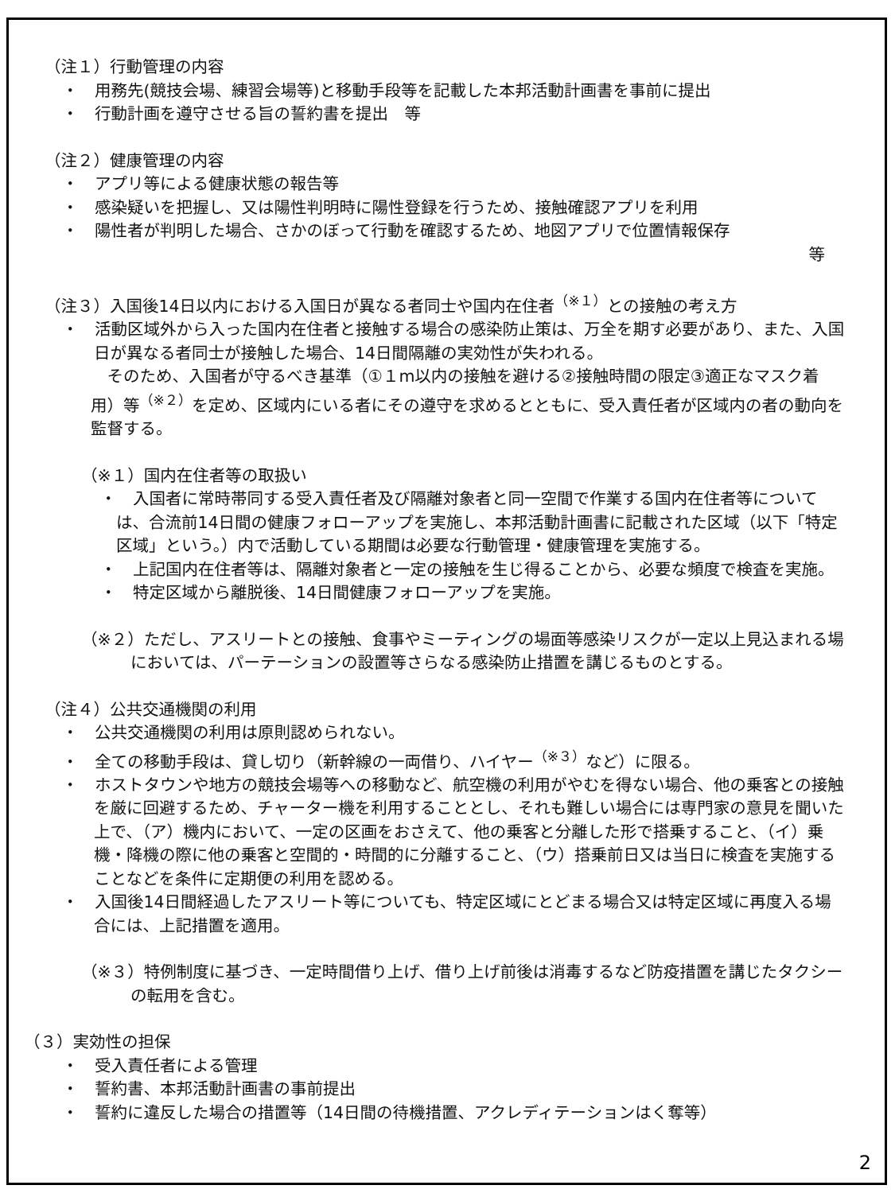（注１）行動管理の内容
・　用務先(競技会場、練習会場等)と移動手段等を記載した本邦活動計画書を事前に提出
・　行動計画を遵守させる旨の誓約書を提出　等
（注２）健康管理の内容
・　アプリ等による健康状態の報告等
・　感染疑いを把握し、又は陽性判明時に陽性登録を行うため、接触確認アプリを利用
・　陽性者が判明した場合、さかのぼって行動を確認するため、地図アプリで位置情報保存
等
（注３）入国後14日以内における入国日が異なる者同士や国内在住者<sup>（※１）</sup>との接触の考え方
・　活動区域外から入った国内在住者と接触する場合の感染防止策は、万全を期す必要があり、また、入国日が異なる者同士が接触した場合、14日間隔離の実効性が失われる。
　そのため、入国者が守るべき基準（①１m以内の接触を避ける②接触時間の限定③適正なマスク着用）等<sup>（※２）</sup>を定め、区域内にいる者にその遵守を求めるとともに、受入責任者が区域内の者の動向を監督する。
（※１）国内在住者等の取扱い
・　入国者に常時帯同する受入責任者及び隔離対象者と同一空間で作業する国内在住者等については、合流前14日間の健康フォローアップを実施し、本邦活動計画書に記載された区域（以下「特定区域」という。）内で活動している期間は必要な行動管理・健康管理を実施する。
・　上記国内在住者等は、隔離対象者と一定の接触を生じ得ることから、必要な頻度で検査を実施。
・　特定区域から離脱後、14日間健康フォローアップを実施。
（※２）ただし、アスリートとの接触、食事やミーティングの場面等感染リスクが一定以上見込まれる場においては、パーテーションの設置等さらなる感染防止措置を講じるものとする。
（注４）公共交通機関の利用
・　公共交通機関の利用は原則認められない。
・　全ての移動手段は、貸し切り（新幹線の一両借り、ハイヤー<sup>（※３）</sup>など）に限る。
・　ホストタウンや地方の競技会場等への移動など、航空機の利用がやむを得ない場合、他の乗客との接触を厳に回避するため、チャーター機を利用することとし、それも難しい場合には専門家の意見を聞いた上で、（ア）機内において、一定の区画をおさえて、他の乗客と分離した形で搭乗すること、（イ）乗機・降機の際に他の乗客と空間的・時間的に分離すること、（ウ）搭乗前日又は当日に検査を実施することなどを条件に定期便の利用を認める。
・　入国後14日間経過したアスリート等についても、特定区域にとどまる場合又は特定区域に再度入る場合には、上記措置を適用。
（※３）特例制度に基づき、一定時間借り上げ、借り上げ前後は消毒するなど防疫措置を講じたタクシーの転用を含む。
（３）実効性の担保
・　受入責任者による管理
・　誓約書、本邦活動計画書の事前提出
・　誓約に違反した場合の措置等（14日間の待機措置、アクレディテーションはく奪等）
2